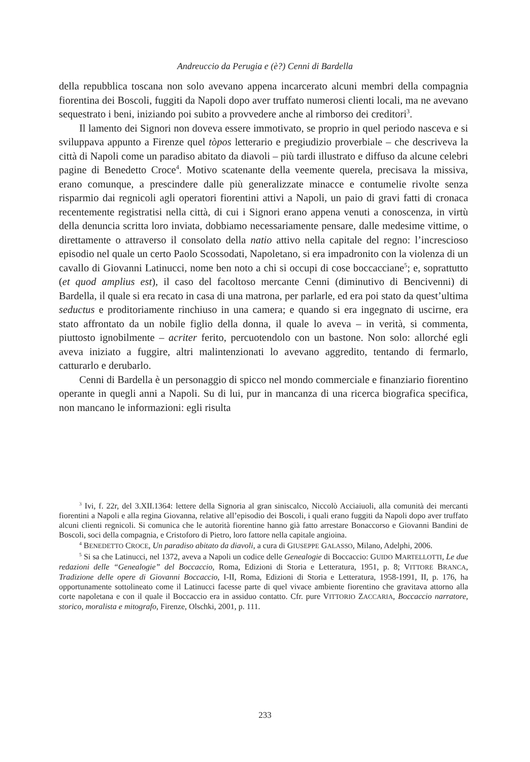Andreuccio da Perugia e (è?) Cenni di Bardella
della repubblica toscana non solo avevano appena incarcerato alcuni membri della compagnia fiorentina dei Boscoli, fuggiti da Napoli dopo aver truffato numerosi clienti locali, ma ne avevano sequestrato i beni, iniziando poi subito a provvedere anche al rimborso dei creditori<sup>3</sup>.
Il lamento dei Signori non doveva essere immotivato, se proprio in quel periodo nasceva e si sviluppava appunto a Firenze quel tòpos letterario e pregiudizio proverbiale – che descriveva la città di Napoli come un paradiso abitato da diavoli – più tardi illustrato e diffuso da alcune celebri pagine di Benedetto Croce<sup>4</sup>. Motivo scatenante della veemente querela, precisava la missiva, erano comunque, a prescindere dalle più generalizzate minacce e contumelie rivolte senza risparmio dai regnicoli agli operatori fiorentini attivi a Napoli, un paio di gravi fatti di cronaca recentemente registratisi nella città, di cui i Signori erano appena venuti a conoscenza, in virtù della denuncia scritta loro inviata, dobbiamo necessariamente pensare, dalle medesime vittime, o direttamente o attraverso il consolato della natio attivo nella capitale del regno: l’increscioso episodio nel quale un certo Paolo Scossodati, Napoletano, si era impadronito con la violenza di un cavallo di Giovanni Latinucci, nome ben noto a chi si occupi di cose boccacciane<sup>5</sup>; e, soprattutto (et quod amplius est), il caso del facoltoso mercante Cenni (diminutivo di Bencivenni) di Bardella, il quale si era recato in casa di una matrona, per parlarle, ed era poi stato da quest’ultima seductus e proditoriamente rinchiuso in una camera; e quando si era ingegnato di uscirne, era stato affrontato da un nobile figlio della donna, il quale lo aveva – in verità, si commenta, piuttosto ignobilmente – acriter ferito, percuotendolo con un bastone. Non solo: allorché egli aveva iniziato a fuggire, altri malintenzionati lo avevano aggredito, tentando di fermarlo, catturarlo e derubarlo.
Cenni di Bardella è un personaggio di spicco nel mondo commerciale e finanziario fiorentino operante in quegli anni a Napoli. Su di lui, pur in mancanza di una ricerca biografica specifica, non mancano le informazioni: egli risulta
<sup>3</sup> Ivi, f. 22r, del 3.XII.1364: lettere della Signoria al gran siniscalco, Niccolò Acciaiuoli, alla comunità dei mercanti fiorentini a Napoli e alla regina Giovanna, relative all’episodio dei Boscoli, i quali erano fuggiti da Napoli dopo aver truffato alcuni clienti regnicoli. Si comunica che le autorità fiorentine hanno già fatto arrestare Bonaccorso e Giovanni Bandini de Boscoli, soci della compagnia, e Cristoforo di Pietro, loro fattore nella capitale angioina.
<sup>4</sup> BENEDETTO CROCE, Un paradiso abitato da diavoli, a cura di GIUSEPPE GALASSO, Milano, Adelphi, 2006.
<sup>5</sup> Si sa che Latinucci, nel 1372, aveva a Napoli un codice delle Genealogie di Boccaccio: GUIDO MARTELLOTTI, Le due redazioni delle “Genealogie” del Boccaccio, Roma, Edizioni di Storia e Letteratura, 1951, p. 8; VITTORE BRANCA, Tradizione delle opere di Giovanni Boccaccio, I-II, Roma, Edizioni di Storia e Letteratura, 1958-1991, II, p. 176, ha opportunamente sottolineato come il Latinucci facesse parte di quel vivace ambiente fiorentino che gravitava attorno alla corte napoletana e con il quale il Boccaccio era in assiduo contatto. Cfr. pure VITTORIO ZACCARIA, Boccaccio narratore, storico, moralista e mitografo, Firenze, Olschki, 2001, p. 111.
233